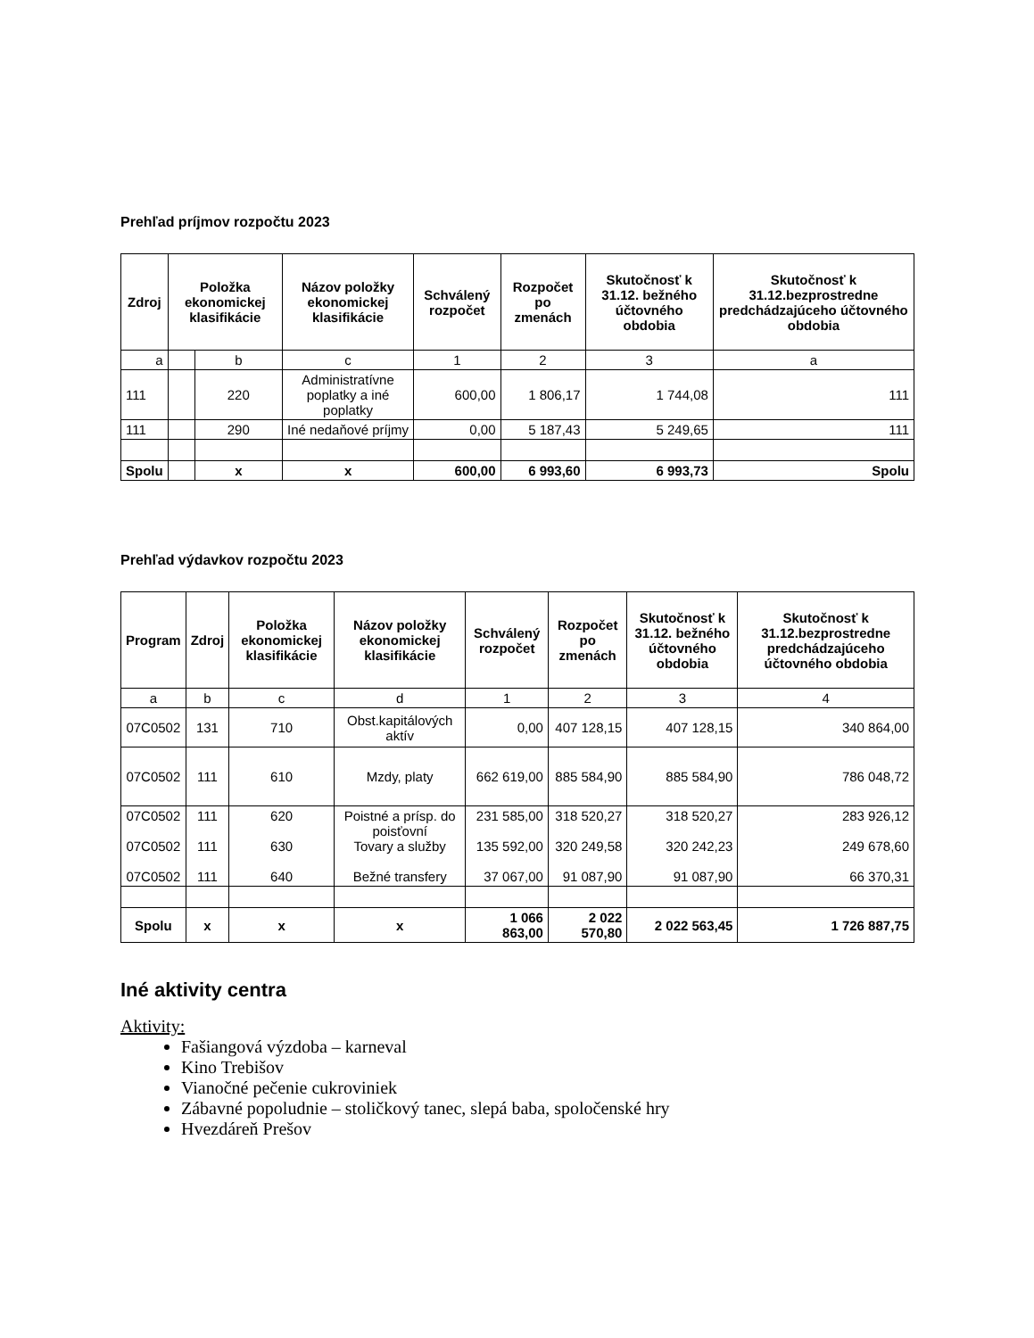Prehľad príjmov rozpočtu 2023
| Zdroj | Položka ekonomickej klasifikácie | | Názov položky ekonomickej klasifikácie | Schválený rozpočet | Rozpočet po zmenách | Skutočnosť k 31.12. bežného účtovného obdobia | Skutočnosť k 31.12.bezprostredne predchádzajúceho účtovného obdobia |
| --- | --- | --- | --- | --- | --- | --- | --- |
| a | | b | c | 1 | 2 | 3 | a |
| 111 | | 220 | Administratívne poplatky a iné poplatky | 600,00 | 1 806,17 | 1 744,08 | 111 |
| 111 | | 290 | Iné nedaňové príjmy | 0,00 | 5 187,43 | 5 249,65 | 111 |
| Spolu | | x | x | 600,00 | 6 993,60 | 6 993,73 | Spolu |
Prehľad výdavkov rozpočtu 2023
| Program | Zdroj | Položka ekonomickej klasifikácie | Názov položky ekonomickej klasifikácie | Schválený rozpočet | Rozpočet po zmenách | Skutočnosť k 31.12. bežného účtovného obdobia | Skutočnosť k 31.12.bezprostredne predchádzajúceho účtovného obdobia |
| --- | --- | --- | --- | --- | --- | --- | --- |
| a | b | c | d | 1 | 2 | 3 | 4 |
| 07C0502 | 131 | 710 | Obst.kapitálových aktív | 0,00 | 407 128,15 | 407 128,15 | 340 864,00 |
| 07C0502 | 111 | 610 | Mzdy, platy | 662 619,00 | 885 584,90 | 885 584,90 | 786 048,72 |
| 07C0502 07C0502 07C0502 | 111 111 111 | 620 630 640 | Poistné a prísp. do poisťovní Tovary a služby Bežné transfery | 231 585,00 135 592,00 37 067,00 | 318 520,27 320 249,58 91 087,90 | 318 520,27 320 242,23 91 087,90 | 283 926,12 249 678,60 66 370,31 |
| Spolu | x | x | x | 1 066 863,00 | 2 022 570,80 | 2 022 563,45 | 1 726 887,75 |
Iné aktivity centra
Aktivity:
Fašiangová výzdoba – karneval
Kino Trebišov
Vianočné pečenie cukroviniek
Zábavné popoludnie – stoličkový tanec, slepá baba, spoločenské hry
Hvezdáreň Prešov